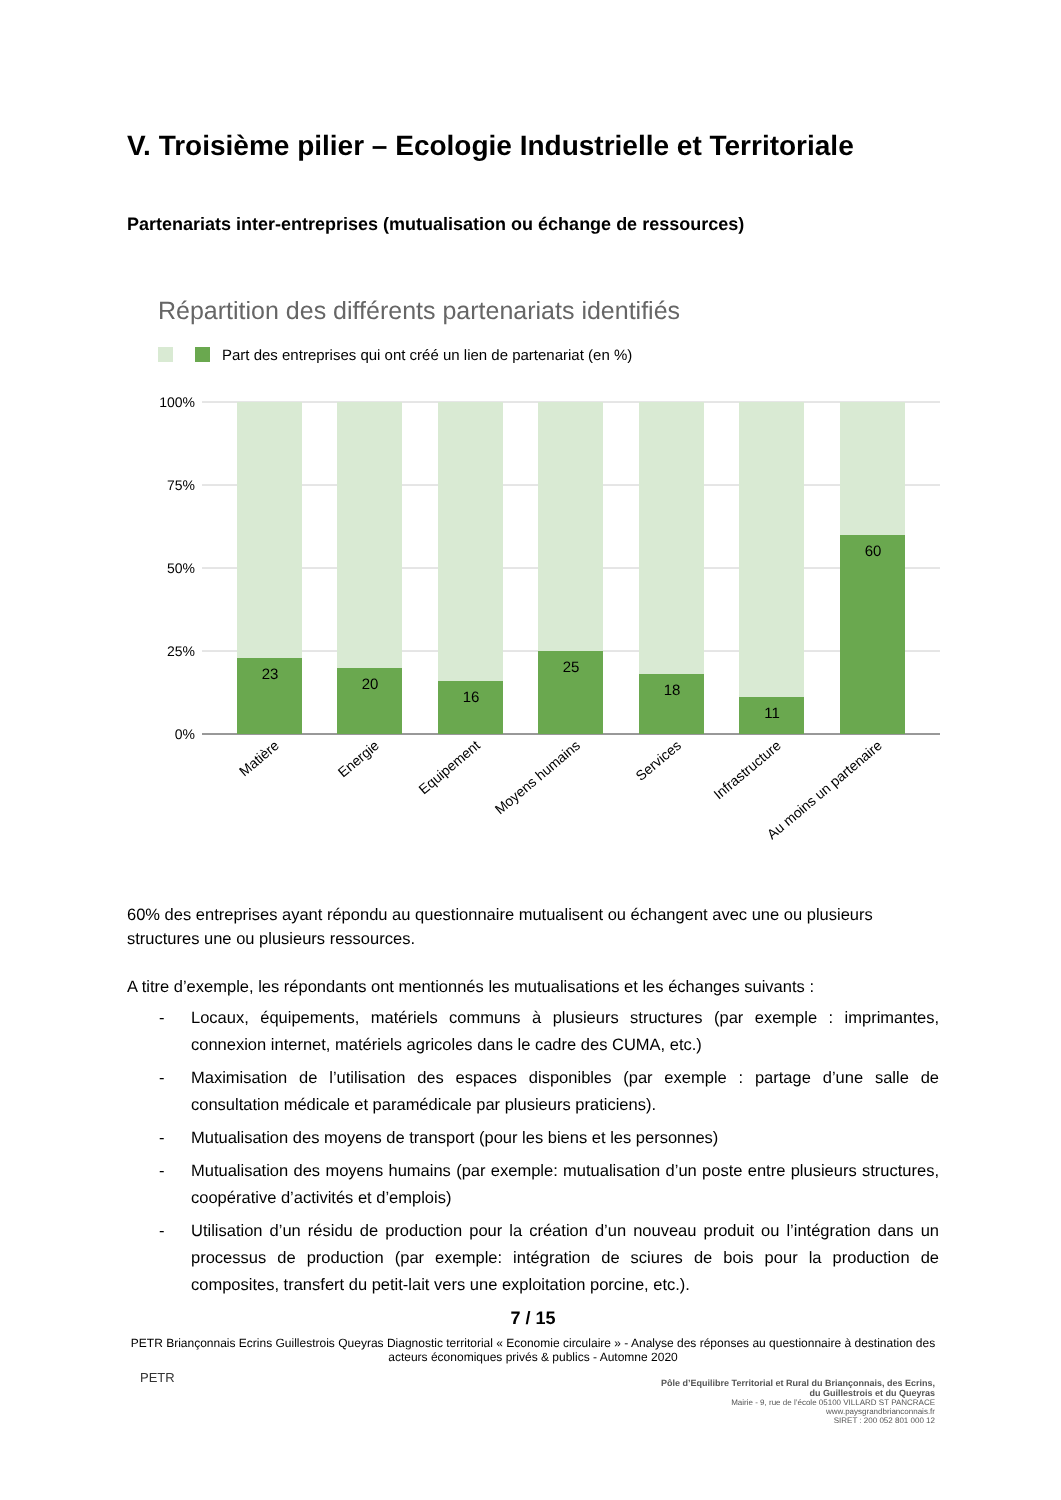V. Troisième pilier – Ecologie Industrielle et Territoriale
Partenariats inter-entreprises (mutualisation ou échange de ressources)
Répartition des différents partenariats identifiés
Part des entreprises qui ont créé un lien de partenariat (en %)
100%
75%
50%
25%
0%
23
20
16
25
18
11
60
Matière
Energie
Equipement
Moyens humains
Services
Infrastructure
Au moins un partenaire
60% des entreprises ayant répondu au questionnaire mutualisent ou échangent avec une ou plusieurs structures une ou plusieurs ressources.
A titre d’exemple, les répondants ont mentionnés les mutualisations et les échanges suivants :
- Locaux, équipements, matériels communs à plusieurs structures (par exemple : imprimantes, connexion internet, matériels agricoles dans le cadre des CUMA, etc.)
- Maximisation de l’utilisation des espaces disponibles (par exemple : partage d’une salle de consultation médicale et paramédicale par plusieurs praticiens).
- Mutualisation des moyens de transport (pour les biens et les personnes)
- Mutualisation des moyens humains (par exemple: mutualisation d’un poste entre plusieurs structures, coopérative d’activités et d’emplois)
- Utilisation d’un résidu de production pour la création d’un nouveau produit ou l’intégration dans un processus de production (par exemple: intégration de sciures de bois pour la production de composites, transfert du petit-lait vers une exploitation porcine, etc.).
7 / 15
PETR Briançonnais Ecrins Guillestrois Queyras Diagnostic territorial « Economie circulaire » - Analyse des réponses au questionnaire à destination des acteurs économiques privés & publics - Automne 2020
PETR
Pôle d’Equilibre Territorial et Rural du Briançonnais, des Ecrins, du Guillestrois et du Queyras
Mairie - 9, rue de l’école 05100 VILLARD ST PANCRACE
www.paysgrandbrianconnais.fr
SIRET : 200 052 801 000 12